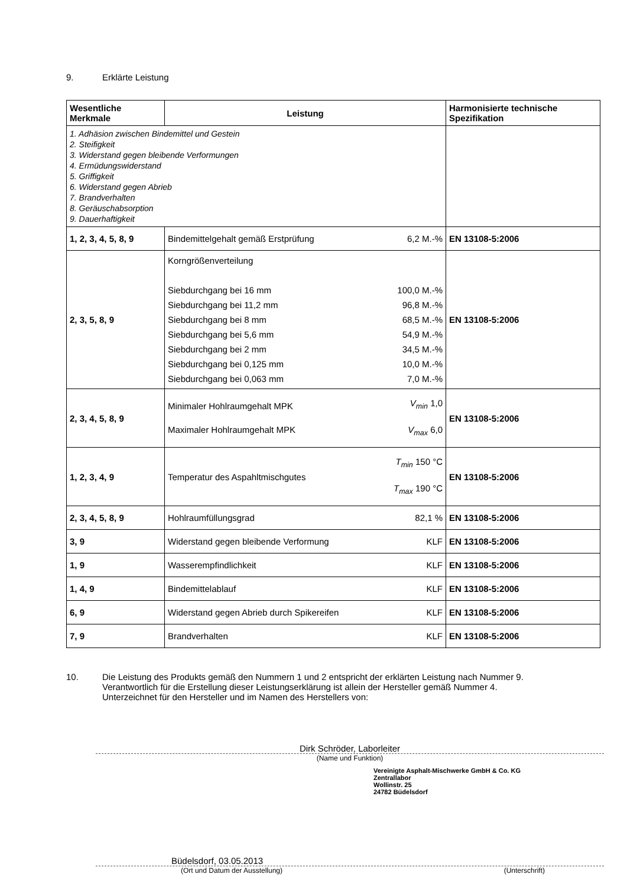9. Erklärte Leistung
| Wesentliche Merkmale | Leistung | | Harmonisierte technische Spezifikation |
| --- | --- | --- | --- |
| 1. Adhäsion zwischen Bindemittel und Gestein 2. Steifigkeit 3. Widerstand gegen bleibende Verformungen 4. Ermüdungswiderstand 5. Griffigkeit 6. Widerstand gegen Abrieb 7. Brandverhalten 8. Geräuschabsorption 9. Dauerhaftigkeit | | | |
| 1, 2, 3, 4, 5, 8, 9 | Bindemittelgehalt gemäß Erstprüfung | 6,2 M.-% | EN 13108-5:2006 |
| 2, 3, 5, 8, 9 | Korngrößenverteilung Siebdurchgang bei 16 mm Siebdurchgang bei 11,2 mm Siebdurchgang bei 8 mm Siebdurchgang bei 5,6 mm Siebdurchgang bei 2 mm Siebdurchgang bei 0,125 mm Siebdurchgang bei 0,063 mm | 100,0 M.-% 96,8 M.-% 68,5 M.-% 54,9 M.-% 34,5 M.-% 10,0 M.-% 7,0 M.-% | EN 13108-5:2006 |
| 2, 3, 4, 5, 8, 9 | Minimaler Hohlraumgehalt MPK Maximaler Hohlraumgehalt MPK | V<sub>min</sub> 1,0 V<sub>max</sub> 6,0 | EN 13108-5:2006 |
| 1, 2, 3, 4, 9 | Temperatur des Aspahltmischgutes | T<sub>min</sub> 150 °C T<sub>max</sub> 190 °C | EN 13108-5:2006 |
| 2, 3, 4, 5, 8, 9 | Hohlraumfüllungsgrad | 82,1 % | EN 13108-5:2006 |
| 3, 9 | Widerstand gegen bleibende Verformung | KLF | EN 13108-5:2006 |
| 1, 9 | Wasserempfindlichkeit | KLF | EN 13108-5:2006 |
| 1, 4, 9 | Bindemittelablauf | KLF | EN 13108-5:2006 |
| 6, 9 | Widerstand gegen Abrieb durch Spikereifen | KLF | EN 13108-5:2006 |
| 7, 9 | Brandverhalten | KLF | EN 13108-5:2006 |
10. Die Leistung des Produkts gemäß den Nummern 1 und 2 entspricht der erklärten Leistung nach Nummer 9.
Verantwortlich für die Erstellung dieser Leistungserklärung ist allein der Hersteller gemäß Nummer 4.
Unterzeichnet für den Hersteller und im Namen des Herstellers von:
Dirk Schröder, Laborleiter
(Name und Funktion)
Vereinigte Asphalt-Mischwerke GmbH & Co. KG
Zentrallabor
Wollinstr. 25
24782 Büdelsdorf
Büdelsdorf, 03.05.2013
(Ort und Datum der Ausstellung) (Unterschrift)